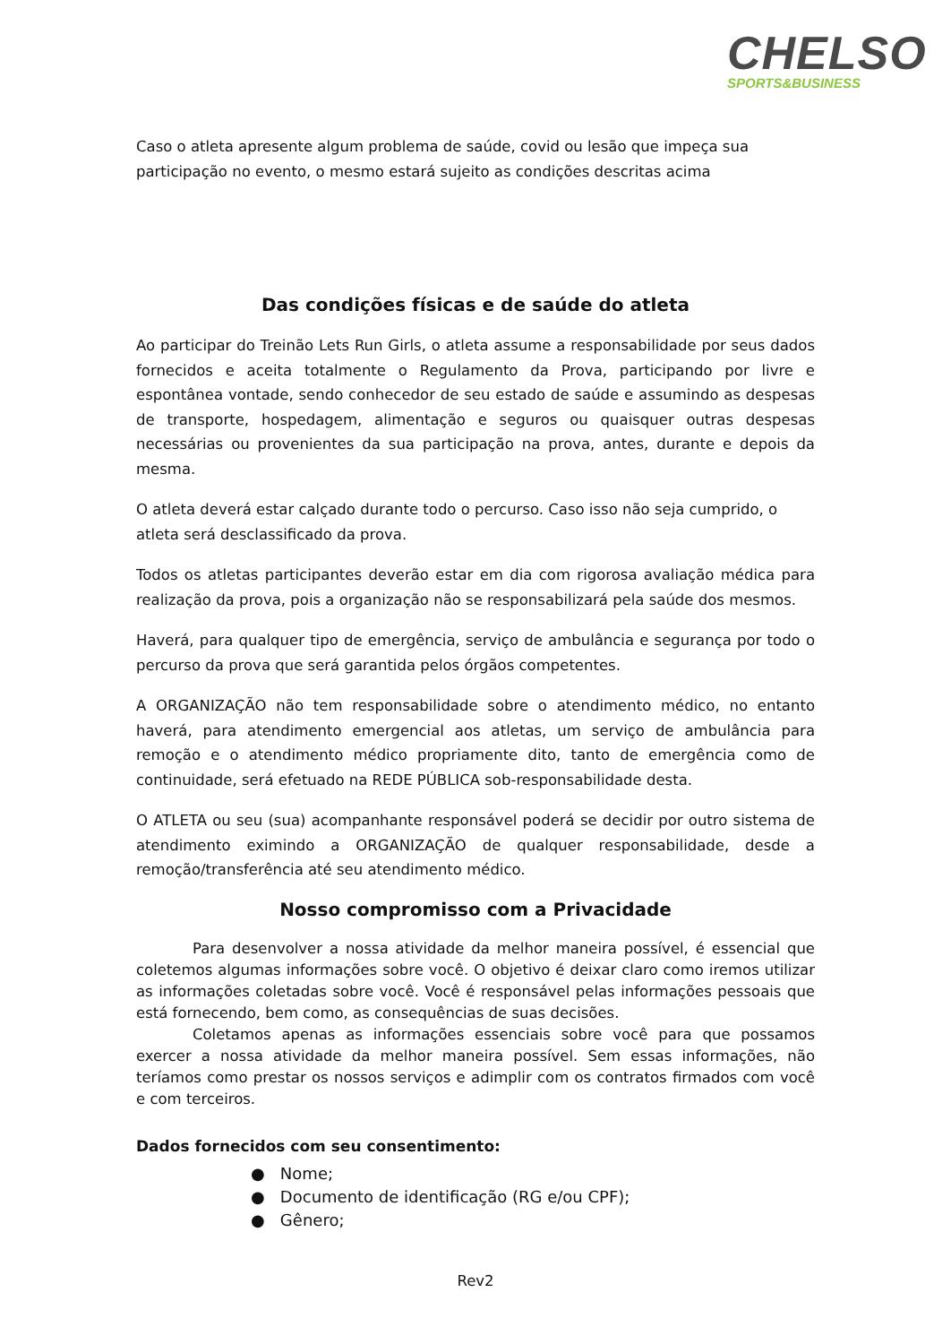CHELSO
SPORTS&BUSINESS
Caso o atleta apresente algum problema de saúde, covid ou lesão que impeça sua participação no evento, o mesmo estará sujeito as condições descritas acima
Das condições físicas e de saúde do atleta
Ao participar do Treinão Lets Run Girls, o atleta assume a responsabilidade por seus dados fornecidos e aceita totalmente o Regulamento da Prova, participando por livre e espontânea vontade, sendo conhecedor de seu estado de saúde e assumindo as despesas de transporte, hospedagem, alimentação e seguros ou quaisquer outras despesas necessárias ou provenientes da sua participação na prova, antes, durante e depois da mesma.
O atleta deverá estar calçado durante todo o percurso. Caso isso não seja cumprido, o atleta será desclassificado da prova.
Todos os atletas participantes deverão estar em dia com rigorosa avaliação médica para realização da prova, pois a organização não se responsabilizará pela saúde dos mesmos.
Haverá, para qualquer tipo de emergência, serviço de ambulância e segurança por todo o percurso da prova que será garantida pelos órgãos competentes.
A ORGANIZAÇÃO não tem responsabilidade sobre o atendimento médico, no entanto haverá, para atendimento emergencial aos atletas, um serviço de ambulância para remoção e o atendimento médico propriamente dito, tanto de emergência como de continuidade, será efetuado na REDE PÚBLICA sob-responsabilidade desta.
O ATLETA ou seu (sua) acompanhante responsável poderá se decidir por outro sistema de atendimento eximindo a ORGANIZAÇÃO de qualquer responsabilidade, desde a remoção/transferência até seu atendimento médico.
Nosso compromisso com a Privacidade
Para desenvolver a nossa atividade da melhor maneira possível, é essencial que coletemos algumas informações sobre você. O objetivo é deixar claro como iremos utilizar as informações coletadas sobre você. Você é responsável pelas informações pessoais que está fornecendo, bem como, as consequências de suas decisões.
Coletamos apenas as informações essenciais sobre você para que possamos exercer a nossa atividade da melhor maneira possível. Sem essas informações, não teríamos como prestar os nossos serviços e adimplir com os contratos firmados com você e com terceiros.
Dados fornecidos com seu consentimento:
● Nome;
● Documento de identificação (RG e/ou CPF);
● Gênero;
Rev2